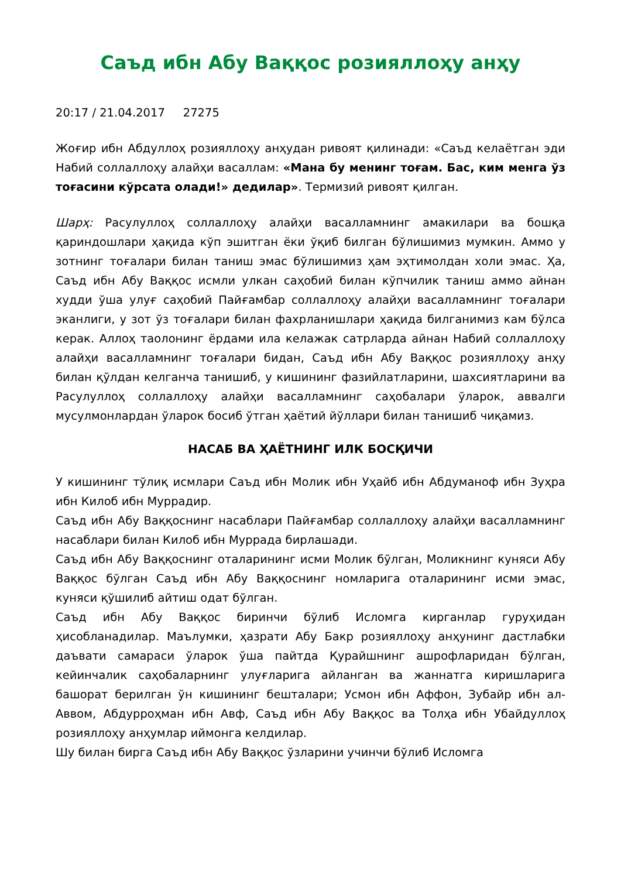Саъд ибн Абу Ваққос розияллоҳу анҳу
20:17 / 21.04.2017 27275
Жоғир ибн Абдуллоҳ розияллоҳу анҳудан ривоят қилинади: «Саъд келаётган эди Набий соллаллоҳу алайҳи васаллам: «Мана бу менинг тоғам. Бас, ким менга ўз тоғасини кўрсата олади!» дедилар». Термизий ривоят қилган.
Шарҳ: Расулуллоҳ соллаллоҳу алайҳи васалламнинг амакилари ва бошқа қариндошлари ҳақида кўп эшитган ёки ўқиб билган бўлишимиз мумкин. Аммо у зотнинг тоғалари билан таниш эмас бўлишимиз ҳам эҳтимолдан холи эмас. Ҳа, Саъд ибн Абу Ваққос исмли улкан саҳобий билан кўпчилик таниш аммо айнан худди ўша улуғ саҳобий Пайғамбар соллаллоҳу алайҳи васалламнинг тоғалари эканлиги, у зот ўз тоғалари билан фахрланишлари ҳақида билганимиз кам бўлса керак. Аллоҳ таолонинг ёрдами ила келажак сатрларда айнан Набий соллаллоҳу алайҳи васалламнинг тоғалари бидан, Саъд ибн Абу Ваққос розияллоҳу анҳу билан қўлдан келганча танишиб, у кишининг фазийлатларини, шахсиятларини ва Расулуллоҳ соллаллоҳу алайҳи васалламнинг саҳобалари ўларок, аввалги мусулмонлардан ўларок босиб ўтган ҳаётий йўллари билан танишиб чиқамиз.
НАСАБ ВА ҲАЁТНИНГ ИЛК БОСҚИЧИ
У кишининг тўлиқ исмлари Саъд ибн Молик ибн Уҳайб ибн Абдуманоф ибн Зуҳра ибн Килоб ибн Муррадир.
Саъд ибн Абу Ваққоснинг насаблари Пайғамбар соллаллоҳу алайҳи васалламнинг насаблари билан Килоб ибн Муррада бирлашади.
Саъд ибн Абу Ваққоснинг оталарининг исми Молик бўлган, Моликнинг куняси Абу Ваққос бўлган Саъд ибн Абу Ваққоснинг номларига оталарининг исми эмас, куняси қўшилиб айтиш одат бўлган.
Саъд ибн Абу Ваққос биринчи бўлиб Исломга кирганлар гуруҳидан ҳисобланадилар. Маълумки, ҳазрати Абу Бакр розияллоҳу анҳунинг дастлабки даъвати самараси ўларок ўша пайтда Қурайшнинг ашрофларидан бўлган, кейинчалик саҳобаларнинг улуғларига айланган ва жаннатга киришларига башорат берилган ўн кишининг бешталари; Усмон ибн Аффон, Зубайр ибн ал-Аввом, Абдурроҳман ибн Авф, Саъд ибн Абу Ваққос ва Толҳа ибн Убайдуллоҳ розияллоҳу анҳумлар иймонга келдилар.
Шу билан бирга Саъд ибн Абу Ваққос ўзларини учинчи бўлиб Исломга